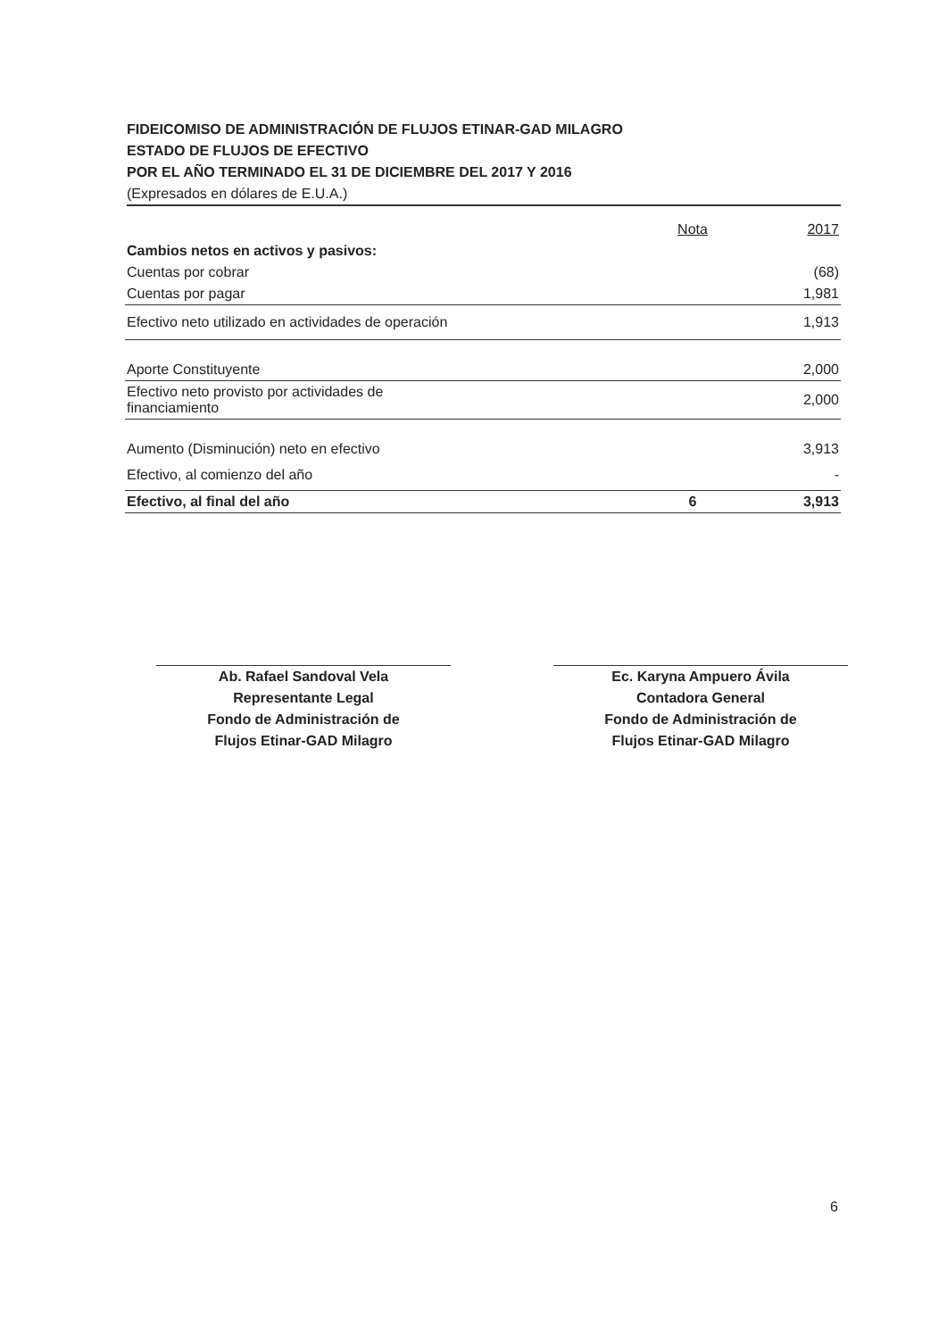FIDEICOMISO DE ADMINISTRACIÓN DE FLUJOS ETINAR-GAD MILAGRO
ESTADO DE FLUJOS DE EFECTIVO
POR EL AÑO TERMINADO EL 31 DE DICIEMBRE DEL 2017 Y 2016
(Expresados en dólares de E.U.A.)
| | Nota | 2017 |
| --- | --- | --- |
| Cambios netos en activos y pasivos: | | |
| Cuentas por cobrar | | (68) |
| Cuentas por pagar | | 1,981 |
| Efectivo neto utilizado en actividades de operación | | 1,913 |
| Aporte Constituyente | | 2,000 |
| Efectivo neto provisto por actividades de financiamiento | | 2,000 |
| Aumento (Disminución) neto en efectivo | | 3,913 |
| Efectivo, al comienzo del año | | - |
| Efectivo, al final del año | 6 | 3,913 |
Ab. Rafael Sandoval Vela
Representante Legal
Fondo de Administración de
Flujos Etinar-GAD Milagro
Ec. Karyna Ampuero Ávila
Contadora General
Fondo de Administración de
Flujos Etinar-GAD Milagro
6